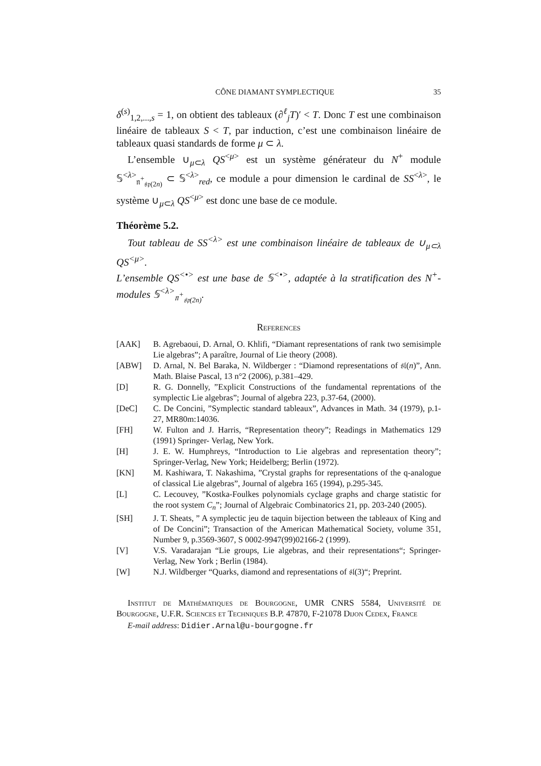CÔNE DIAMANT SYMPLECTIQUE 35
δ<sup>(s)</sup><sub>1,2,...,s</sub> = 1, on obtient des tableaux (∂<sup>ℓ</sup><sub>j</sub>T)′ < T. Donc T est une combinaison linéaire de tableaux S < T, par induction, c’est une combinaison linéaire de tableaux quasi standards de forme μ ⊂ λ.
L’ensemble ∪<sub>μ⊂λ</sub> QS<sup><μ></sup> est un système générateur du N<sup>+</sup> module 𝕊<sup><λ></sup><sub>𝔫<sup>+</sup><sub>𝔰𝔭(2n)</sub></sub> ⊂ 𝕊<sup><λ></sup><sub>red</sub>, ce module a pour dimension le cardinal de SS<sup><λ></sup>, le système ∪<sub>μ⊂λ</sub> QS<sup><μ></sup> est donc une base de ce module.
Théorème 5.2.
Tout tableau de SS<sup><λ></sup> est une combinaison linéaire de tableaux de ∪<sub>μ⊂λ</sub> QS<sup><μ></sup>.
L’ensemble QS<sup><•></sup> est une base de 𝕊<sup><•></sup>, adaptée à la stratification des N<sup>+</sup>-modules 𝕊<sup><λ></sup><sub>𝔫<sup>+</sup><sub>𝔰𝔭(2n)</sub></sub>.
References
| [AAK] | B. Agrebaoui, D. Arnal, O. Khlifi, “Diamant representations of rank two semisimple Lie algebras”; A paraître, Journal of Lie theory (2008). |
| [ABW] | D. Arnal, N. Bel Baraka, N. Wildberger : “Diamond representations of 𝔰𝔩( n )”, Ann. Math. Blaise Pascal, 13 n°2 (2006), p.381–429. |
| [D] | R. G. Donnelly, ”Explicit Constructions of the fundamental reprentations of the symplectic Lie algebras”; Journal of algebra 223, p.37-64, (2000). |
| [DeC] | C. De Concini, ”Symplectic standard tableaux”, Advances in Math. 34 (1979), p.1-27, MR80m:14036. |
| [FH] | W. Fulton and J. Harris, “Representation theory”; Readings in Mathematics 129 (1991) Springer- Verlag, New York. |
| [H] | J. E. W. Humphreys, “Introduction to Lie algebras and representation theory”; Springer-Verlag, New York; Heidelberg; Berlin (1972). |
| [KN] | M. Kashiwara, T. Nakashima, ”Crystal graphs for representations of the q-analogue of classical Lie algebras”, Journal of algebra 165 (1994), p.295-345. |
| [L] | C. Lecouvey, ”Kostka-Foulkes polynomials cyclage graphs and charge statistic for the root system C<sub>n</sub> ”; Journal of Algebraic Combinatorics 21, pp. 203-240 (2005). |
| [SH] | J. T. Sheats, ” A symplectic jeu de taquin bijection between the tableaux of King and of De Concini”; Transaction of the American Mathematical Society, volume 351, Number 9, p.3569-3607, S 0002-9947(99)02166-2 (1999). |
| [V] | V.S. Varadarajan “Lie groups, Lie algebras, and their representations“; Springer-Verlag, New York ; Berlin (1984). |
| [W] | N.J. Wildberger “Quarks, diamond and representations of 𝔰𝔩(3)“; Preprint. |
Institut de Mathématiques de Bourgogne, UMR CNRS 5584, Université de Bourgogne, U.F.R. Sciences et Techniques B.P. 47870, F-21078 Dijon Cedex, France
E-mail address: Didier.Arnal@u-bourgogne.fr